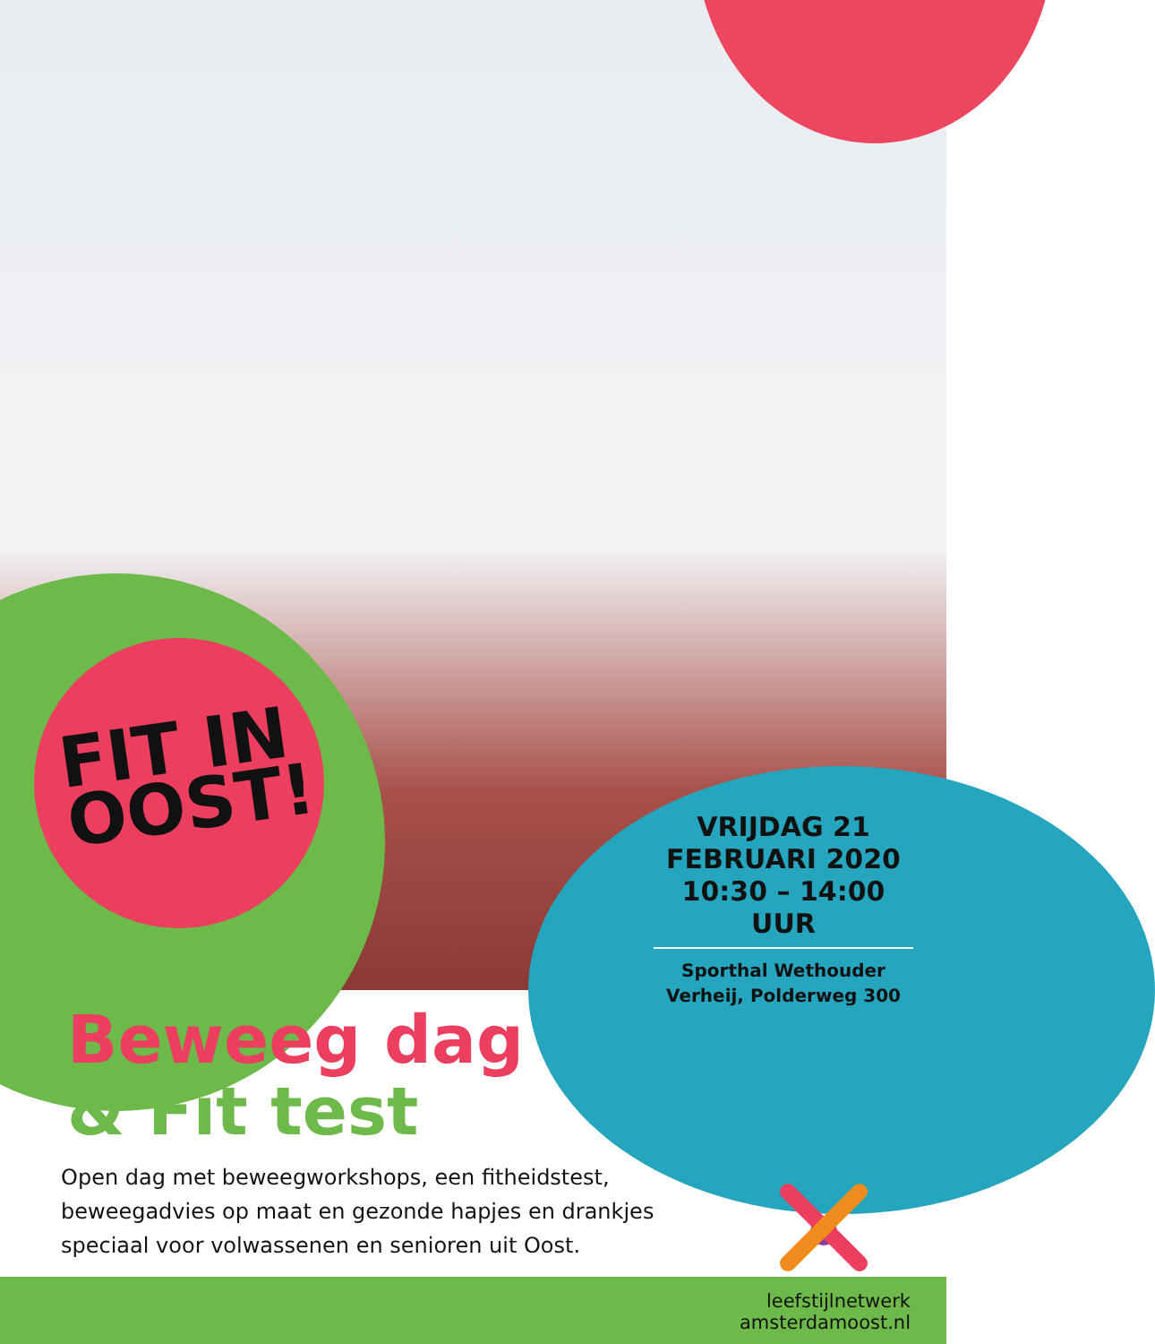FIT IN
OOST!
VRIJDAG 21
FEBRUARI 2020
10:30 – 14:00 UUR
Sporthal Wethouder
Verheij, Polderweg 300
Beweeg dag
& Fit test
Open dag met beweegworkshops, een fitheidstest, beweegadvies op maat en gezonde hapjes en drankjes speciaal voor volwassenen en senioren uit Oost.
leefstijlnetwerk
amsterdamoost.nl